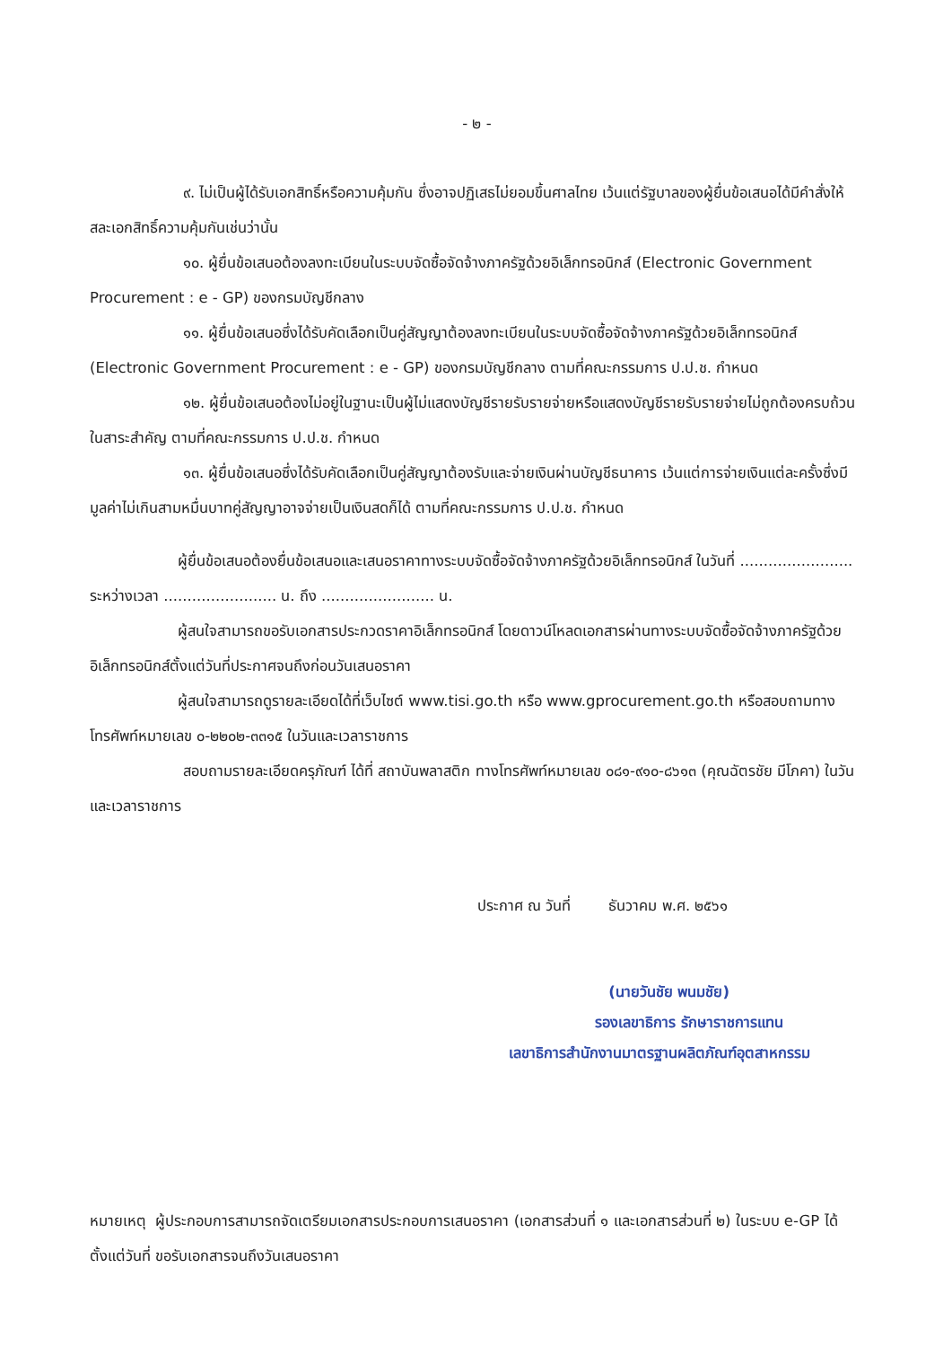- ๒ -
๙. ไม่เป็นผู้ได้รับเอกสิทธิ์หรือความคุ้มกัน ซึ่งอาจปฏิเสธไม่ยอมขึ้นศาลไทย เว้นแต่รัฐบาลของผู้ยื่นข้อเสนอได้มีคำสั่งให้สละเอกสิทธิ์ความคุ้มกันเช่นว่านั้น
๑๐. ผู้ยื่นข้อเสนอต้องลงทะเบียนในระบบจัดซื้อจัดจ้างภาครัฐด้วยอิเล็กทรอนิกส์ (Electronic Government Procurement : e - GP) ของกรมบัญชีกลาง
๑๑. ผู้ยื่นข้อเสนอซึ่งได้รับคัดเลือกเป็นคู่สัญญาต้องลงทะเบียนในระบบจัดซื้อจัดจ้างภาครัฐด้วยอิเล็กทรอนิกส์ (Electronic Government Procurement : e - GP) ของกรมบัญชีกลาง ตามที่คณะกรรมการ ป.ป.ช. กำหนด
๑๒. ผู้ยื่นข้อเสนอต้องไม่อยู่ในฐานะเป็นผู้ไม่แสดงบัญชีรายรับรายจ่ายหรือแสดงบัญชีรายรับรายจ่ายไม่ถูกต้องครบถ้วนในสาระสำคัญ ตามที่คณะกรรมการ ป.ป.ช. กำหนด
๑๓. ผู้ยื่นข้อเสนอซึ่งได้รับคัดเลือกเป็นคู่สัญญาต้องรับและจ่ายเงินผ่านบัญชีธนาคาร เว้นแต่การจ่ายเงินแต่ละครั้งซึ่งมีมูลค่าไม่เกินสามหมื่นบาทคู่สัญญาอาจจ่ายเป็นเงินสดก็ได้ ตามที่คณะกรรมการ ป.ป.ช. กำหนด
ผู้ยื่นข้อเสนอต้องยื่นข้อเสนอและเสนอราคาทางระบบจัดซื้อจัดจ้างภาครัฐด้วยอิเล็กทรอนิกส์ ในวันที่ ........................ ระหว่างเวลา ........................ น. ถึง ........................ น.
ผู้สนใจสามารถขอรับเอกสารประกวดราคาอิเล็กทรอนิกส์ โดยดาวน์โหลดเอกสารผ่านทางระบบจัดซื้อจัดจ้างภาครัฐด้วยอิเล็กทรอนิกส์ตั้งแต่วันที่ประกาศจนถึงก่อนวันเสนอราคา
ผู้สนใจสามารถดูรายละเอียดได้ที่เว็บไซต์ www.tisi.go.th หรือ www.gprocurement.go.th หรือสอบถามทางโทรศัพท์หมายเลข ๐-๒๒๐๒-๓๓๑๕ ในวันและเวลาราชการ
สอบถามรายละเอียดครุภัณฑ์ ได้ที่ สถาบันพลาสติก ทางโทรศัพท์หมายเลข ๐๘๑-๙๑๐-๘๖๑๓ (คุณฉัตรชัย มีโภคา) ในวันและเวลาราชการ
ประกาศ ณ วันที่ ธันวาคม พ.ศ. ๒๕๖๑
(นายวันชัย พนมชัย)
รองเลขาธิการ รักษาราชการแทน
เลขาธิการสำนักงานมาตรฐานผลิตภัณฑ์อุตสาหกรรม
หมายเหตุ ผู้ประกอบการสามารถจัดเตรียมเอกสารประกอบการเสนอราคา (เอกสารส่วนที่ ๑ และเอกสารส่วนที่ ๒) ในระบบ e-GP ได้ตั้งแต่วันที่ ขอรับเอกสารจนถึงวันเสนอราคา